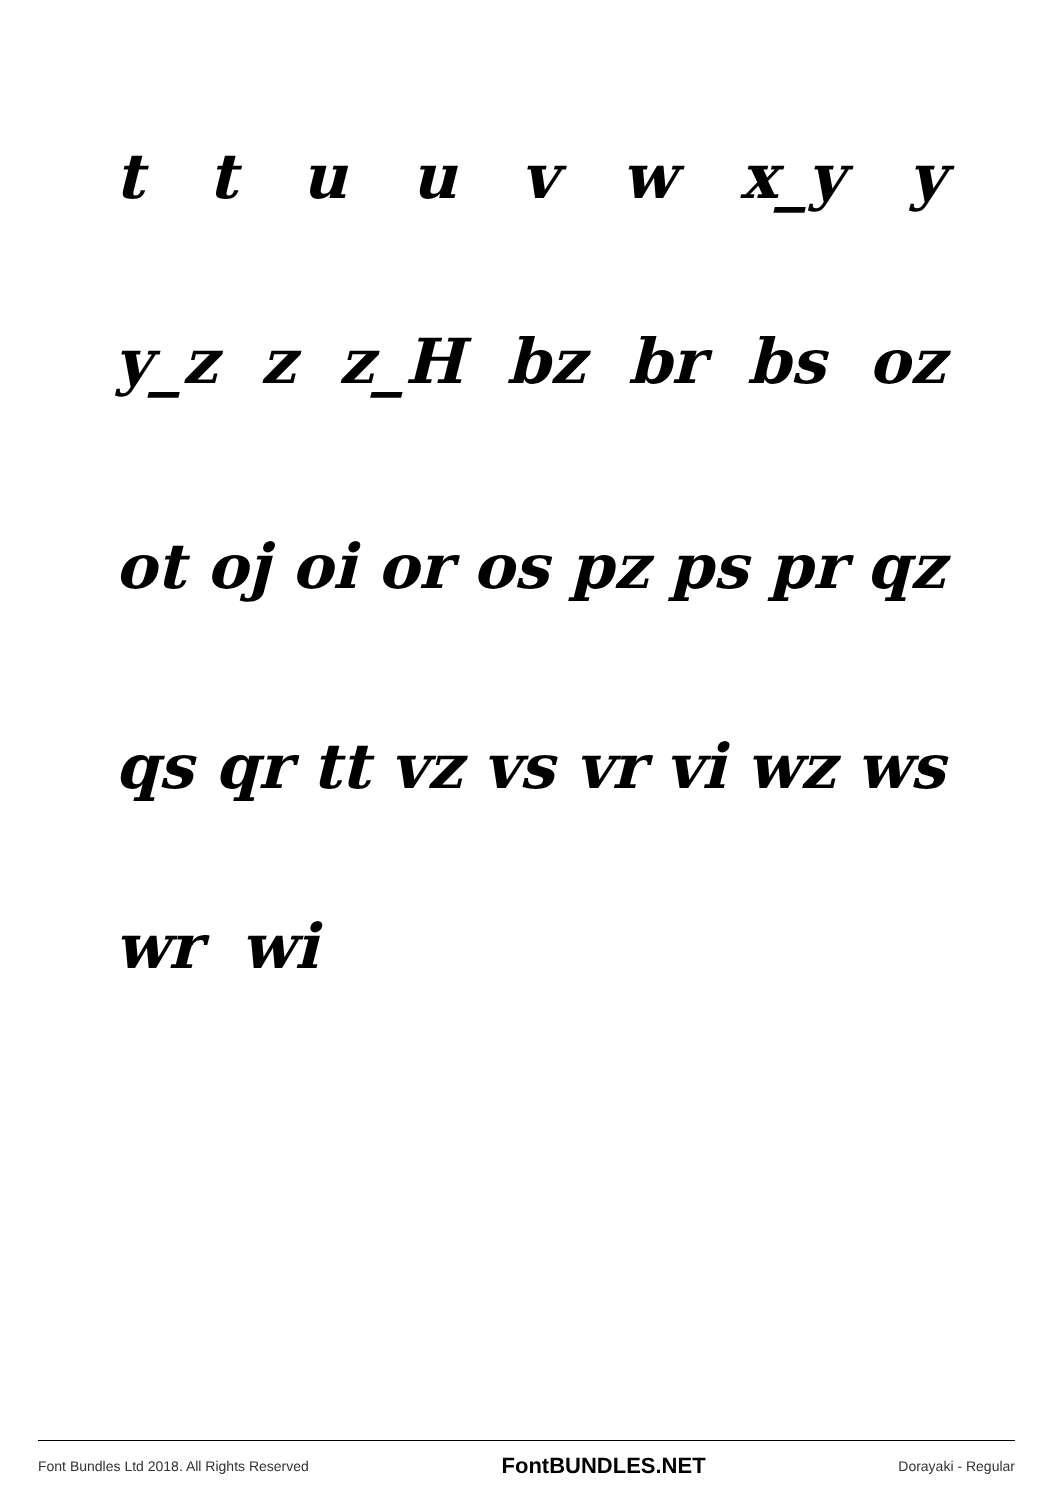t t u u v w x_y y
y_z z z_H bz br bs oz
ot oj oi or os pz ps pr qz
qs qr tt vz vs vr vi wz ws
wr wi
Font Bundles Ltd 2018. All Rights Reserved FontBUNDLES.NET Dorayaki - Regular